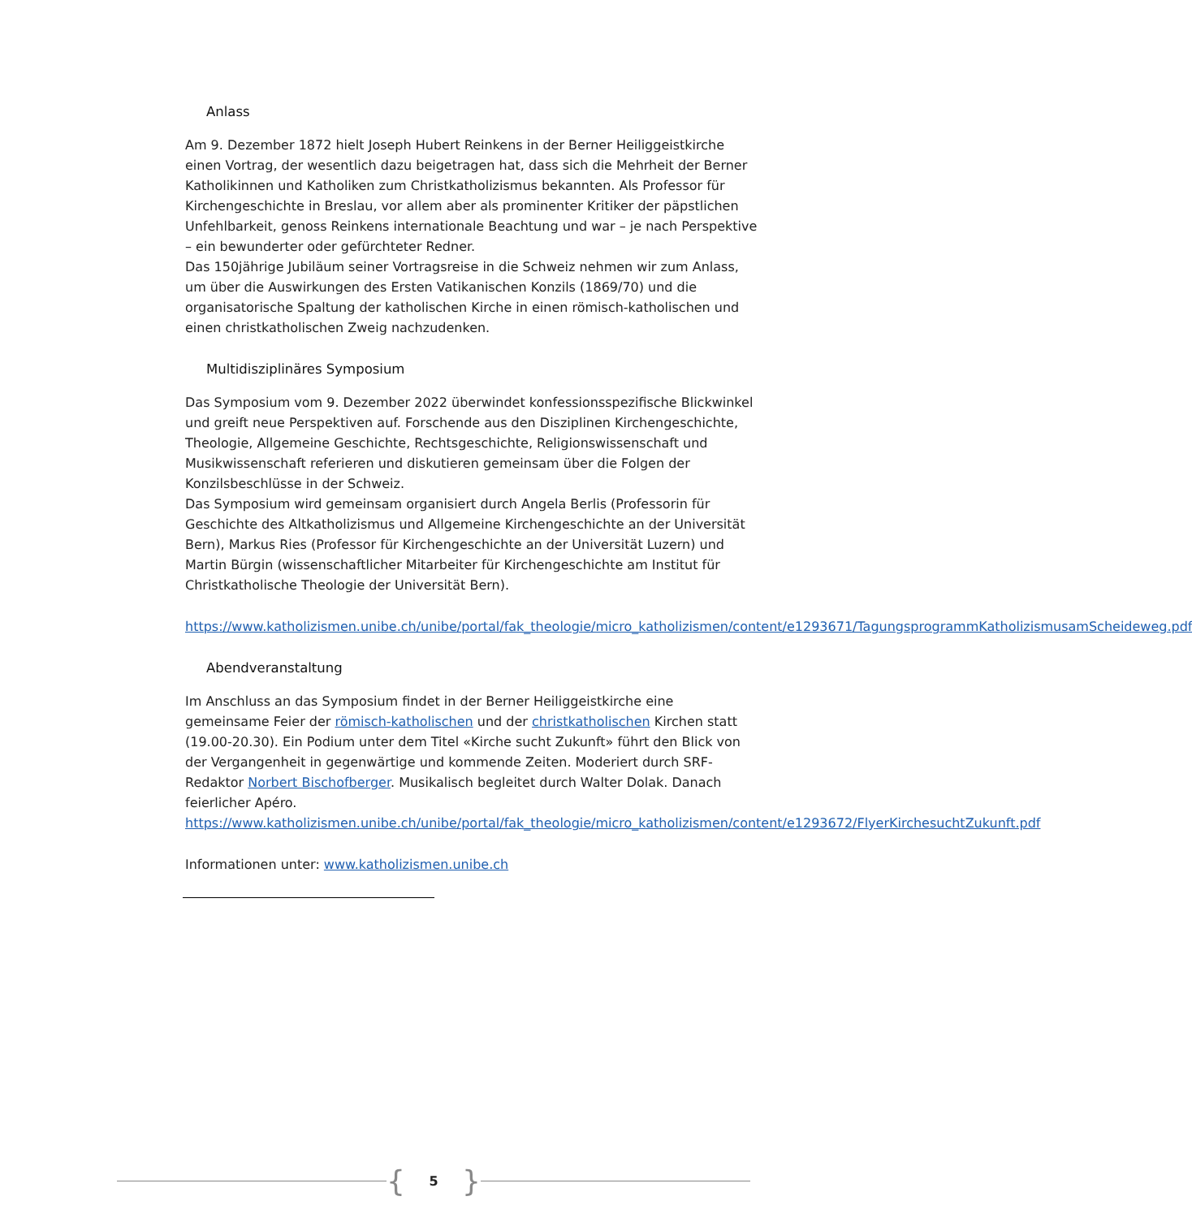Anlass
Am 9. Dezember 1872 hielt Joseph Hubert Reinkens in der Berner Heiliggeistkirche einen Vortrag, der wesentlich dazu beigetragen hat, dass sich die Mehrheit der Berner Katholikinnen und Katholiken zum Christkatholizismus bekannten. Als Professor für Kirchengeschichte in Breslau, vor allem aber als prominenter Kritiker der päpstlichen Unfehlbarkeit, genoss Reinkens internationale Beachtung und war – je nach Perspektive – ein bewunderter oder gefürchteter Redner.
Das 150jährige Jubiläum seiner Vortragsreise in die Schweiz nehmen wir zum Anlass, um über die Auswirkungen des Ersten Vatikanischen Konzils (1869/70) und die organisatorische Spaltung der katholischen Kirche in einen römisch-katholischen und einen christkatholischen Zweig nachzudenken.
Multidisziplinäres Symposium
Das Symposium vom 9. Dezember 2022 überwindet konfessionsspezifische Blickwinkel und greift neue Perspektiven auf. Forschende aus den Disziplinen Kirchengeschichte, Theologie, Allgemeine Geschichte, Rechtsgeschichte, Religionswissenschaft und Musikwissenschaft referieren und diskutieren gemeinsam über die Folgen der Konzilsbeschlüsse in der Schweiz.
Das Symposium wird gemeinsam organisiert durch Angela Berlis (Professorin für Geschichte des Altkatholizismus und Allgemeine Kirchengeschichte an der Universität Bern), Markus Ries (Professor für Kirchengeschichte an der Universität Luzern) und Martin Bürgin (wissenschaftlicher Mitarbeiter für Kirchengeschichte am Institut für Christkatholische Theologie der Universität Bern).
https://www.katholizismen.unibe.ch/unibe/portal/fak_theologie/micro_katholizismen/content/e1293671/TagungsprogrammKatholizismusamScheideweg.pdf
Abendveranstaltung
Im Anschluss an das Symposium findet in der Berner Heiliggeistkirche eine gemeinsame Feier der römisch-katholischen und der christkatholischen Kirchen statt (19.00-20.30). Ein Podium unter dem Titel «Kirche sucht Zukunft» führt den Blick von der Vergangenheit in gegenwärtige und kommende Zeiten. Moderiert durch SRF-Redaktor Norbert Bischofberger. Musikalisch begleitet durch Walter Dolak. Danach feierlicher Apéro.
https://www.katholizismen.unibe.ch/unibe/portal/fak_theologie/micro_katholizismen/content/e1293672/FlyerKirchesuchtZukunft.pdf
Informationen unter: www.katholizismen.unibe.ch
{ 5 }